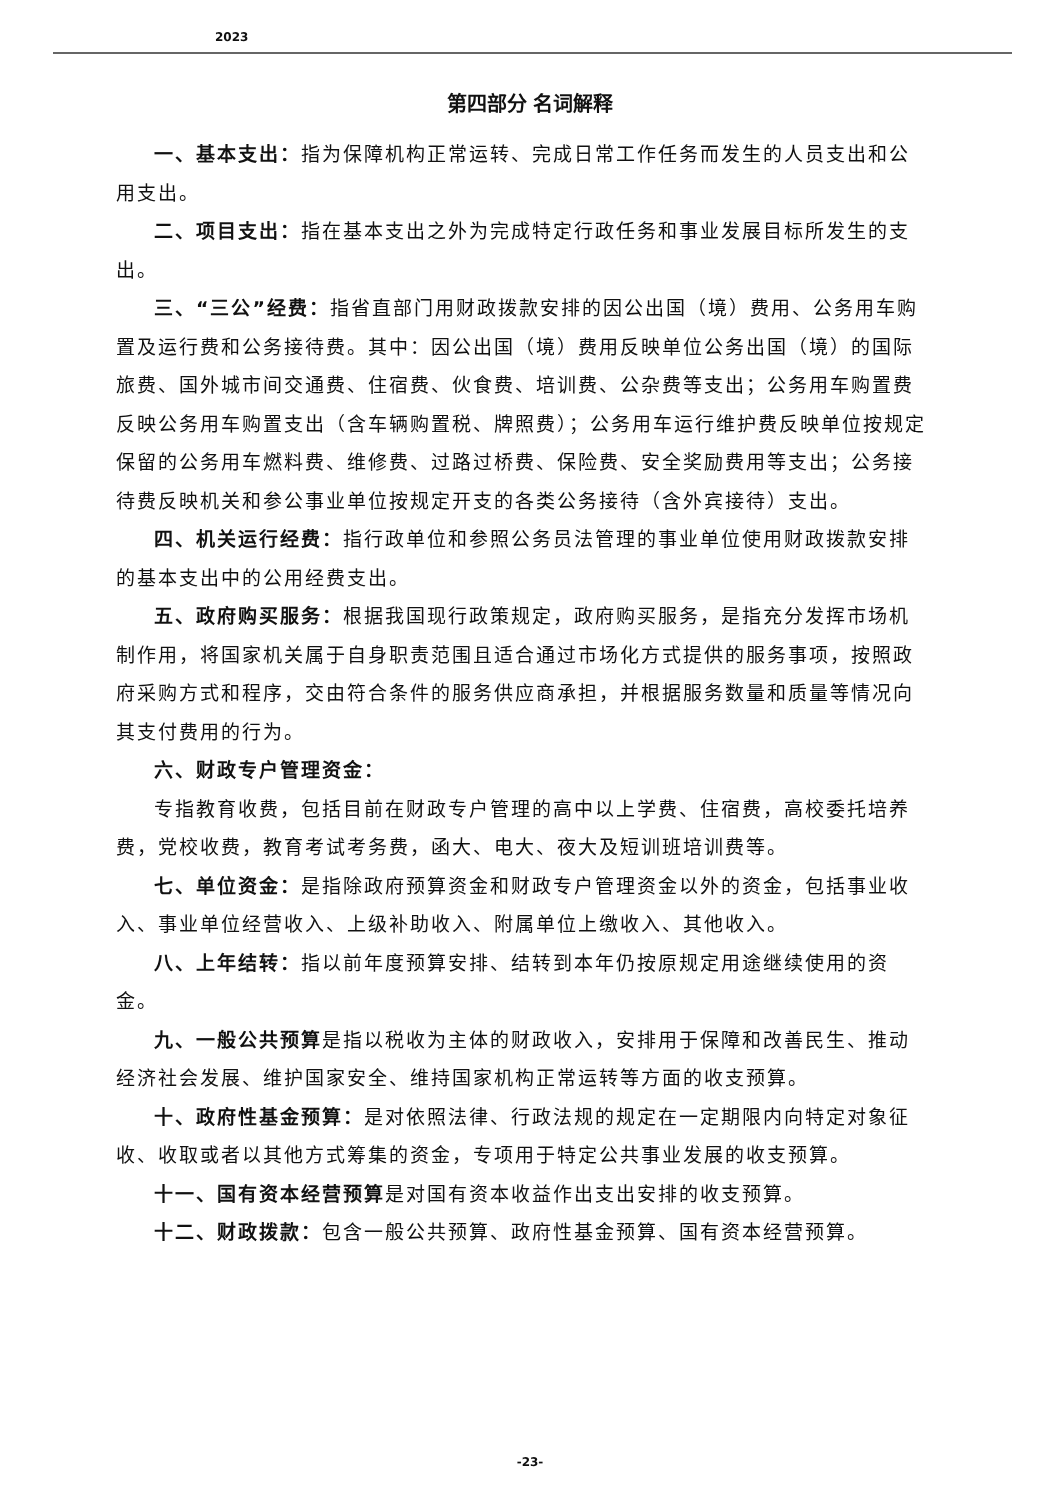2023
第四部分 名词解释
一、基本支出：指为保障机构正常运转、完成日常工作任务而发生的人员支出和公用支出。
二、项目支出：指在基本支出之外为完成特定行政任务和事业发展目标所发生的支出。
三、“三公”经费：指省直部门用财政拨款安排的因公出国（境）费用、公务用车购置及运行费和公务接待费。其中：因公出国（境）费用反映单位公务出国（境）的国际旅费、国外城市间交通费、住宿费、伙食费、培训费、公杂费等支出；公务用车购置费反映公务用车购置支出（含车辆购置税、牌照费）；公务用车运行维护费反映单位按规定保留的公务用车燃料费、维修费、过路过桥费、保险费、安全奖励费用等支出；公务接待费反映机关和参公事业单位按规定开支的各类公务接待（含外宾接待）支出。
四、机关运行经费：指行政单位和参照公务员法管理的事业单位使用财政拨款安排的基本支出中的公用经费支出。
五、政府购买服务：根据我国现行政策规定，政府购买服务，是指充分发挥市场机制作用，将国家机关属于自身职责范围且适合通过市场化方式提供的服务事项，按照政府采购方式和程序，交由符合条件的服务供应商承担，并根据服务数量和质量等情况向其支付费用的行为。
六、财政专户管理资金：
专指教育收费，包括目前在财政专户管理的高中以上学费、住宿费，高校委托培养费，党校收费，教育考试考务费，函大、电大、夜大及短训班培训费等。
七、单位资金：是指除政府预算资金和财政专户管理资金以外的资金，包括事业收入、事业单位经营收入、上级补助收入、附属单位上缴收入、其他收入。
八、上年结转：指以前年度预算安排、结转到本年仍按原规定用途继续使用的资金。
九、一般公共预算是指以税收为主体的财政收入，安排用于保障和改善民生、推动经济社会发展、维护国家安全、维持国家机构正常运转等方面的收支预算。
十、政府性基金预算：是对依照法律、行政法规的规定在一定期限内向特定对象征收、收取或者以其他方式筹集的资金，专项用于特定公共事业发展的收支预算。
十一、国有资本经营预算是对国有资本收益作出支出安排的收支预算。
十二、财政拨款：包含一般公共预算、政府性基金预算、国有资本经营预算。
-23-